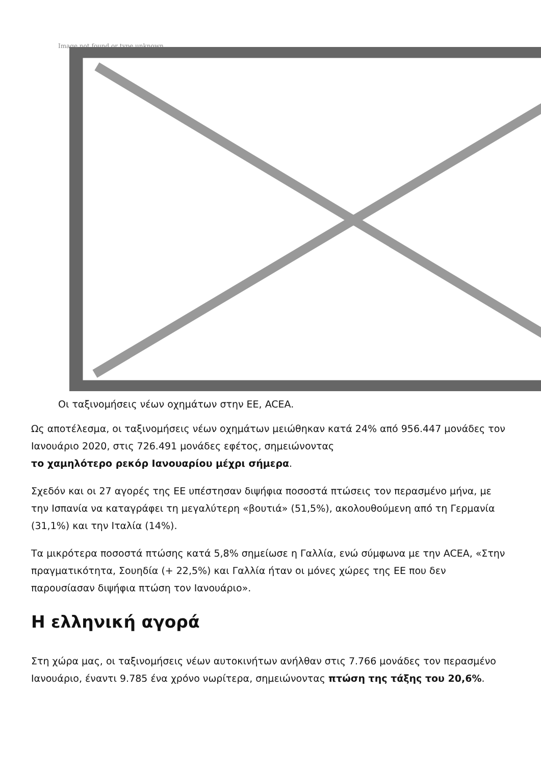Image not found or type unknown
Οι ταξινομήσεις νέων οχημάτων στην ΕΕ, ACEA.
Ως αποτέλεσμα, οι ταξινομήσεις νέων οχημάτων μειώθηκαν κατά 24% από 956.447 μονάδες τον Ιανουάριο 2020, στις 726.491 μονάδες εφέτος, σημειώνοντας
το χαμηλότερο ρεκόρ Ιανουαρίου μέχρι σήμερα.
Σχεδόν και οι 27 αγορές της ΕΕ υπέστησαν διψήφια ποσοστά πτώσεις τον περασμένο μήνα, με την Ισπανία να καταγράφει τη μεγαλύτερη «βουτιά» (51,5%), ακολουθούμενη από τη Γερμανία (31,1%) και την Ιταλία (14%).
Τα μικρότερα ποσοστά πτώσης κατά 5,8% σημείωσε η Γαλλία, ενώ σύμφωνα με την ACEA, «Στην πραγματικότητα, Σουηδία (+ 22,5%) και Γαλλία ήταν οι μόνες χώρες της ΕΕ που δεν παρουσίασαν διψήφια πτώση τον Ιανουάριο».
Η ελληνική αγορά
Στη χώρα μας, οι ταξινομήσεις νέων αυτοκινήτων ανήλθαν στις 7.766 μονάδες τον περασμένο Ιανουάριο, έναντι 9.785 ένα χρόνο νωρίτερα, σημειώνοντας πτώση της τάξης του 20,6%.